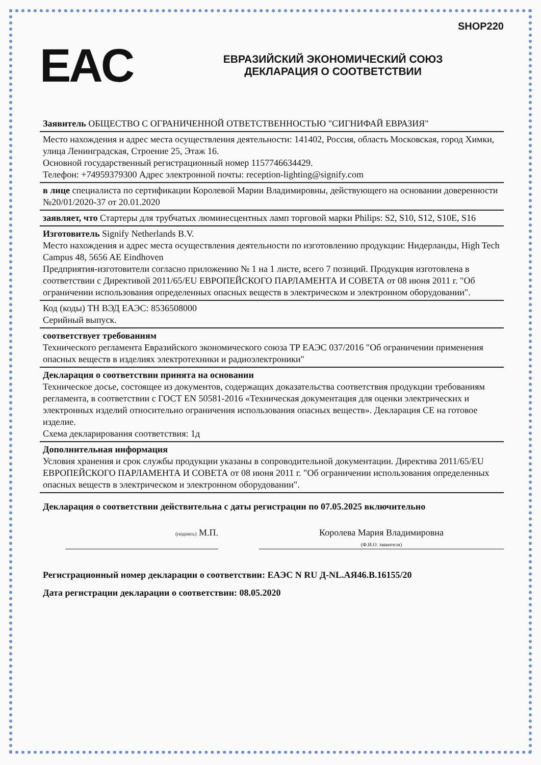SHOP220
EAC
ЕВРАЗИЙСКИЙ ЭКОНОМИЧЕСКИЙ СОЮЗ
ДЕКЛАРАЦИЯ О СООТВЕТСТВИИ
Заявитель ОБЩЕСТВО С ОГРАНИЧЕННОЙ ОТВЕТСТВЕННОСТЬЮ "СИГНИФАЙ ЕВРАЗИЯ"
Место нахождения и адрес места осуществления деятельности: 141402, Россия, область Московская, город Химки, улица Ленинградская, Строение 25, Этаж 16.
Основной государственный регистрационный номер 1157746634429.
Телефон: +74959379300 Адрес электронной почты: reception-lighting@signify.com
в лице специалиста по сертификации Королевой Марии Владимировны, действующего на основании доверенности №20/01/2020-37 от 20.01.2020
заявляет, что Стартеры для трубчатых люминесцентных ламп торговой марки Philips: S2, S10, S12, S10E, S16
Изготовитель Signify Netherlands B.V.
Место нахождения и адрес места осуществления деятельности по изготовлению продукции: Нидерланды, High Tech Campus 48, 5656 AE Eindhoven
Предприятия-изготовители согласно приложению № 1 на 1 листе, всего 7 позиций. Продукция изготовлена в соответствии с Директивой 2011/65/EU ЕВРОПЕЙСКОГО ПАРЛАМЕНТА И СОВЕТА от 08 июня 2011 г. "Об ограничении использования определенных опасных веществ в электрическом и электронном оборудовании".
Код (коды) ТН ВЭД ЕАЭС: 8536508000
Серийный выпуск.
соответствует требованиям
Технического регламента Евразийского экономического союза ТР ЕАЭС 037/2016 "Об ограничении применения опасных веществ в изделиях электротехники и радиоэлектроники"
Декларация о соответствии принята на основании
Техническое досье, состоящее из документов, содержащих доказательства соответствия продукции требованиям регламента, в соответствии с ГОСТ EN 50581-2016 «Техническая документация для оценки электрических и электронных изделий относительно ограничения использования опасных веществ». Декларация СЕ на готовое изделие.
Схема декларирования соответствия: 1д
Дополнительная информация
Условия хранения и срок службы продукции указаны в сопроводительной документации. Директива 2011/65/EU ЕВРОПЕЙСКОГО ПАРЛАМЕНТА И СОВЕТА от 08 июня 2011 г. "Об ограничении использования определенных опасных веществ в электрическом и электронном оборудовании".
Декларация о соответствии действительна с даты регистрации по 07.05.2025 включительно
(подпись) М.П. Королева Мария Владимировна
(Ф.И.О. заявителя)
Регистрационный номер декларации о соответствии: ЕАЭС N RU Д-NL.АЯ46.В.16155/20
Дата регистрации декларации о соответствии: 08.05.2020